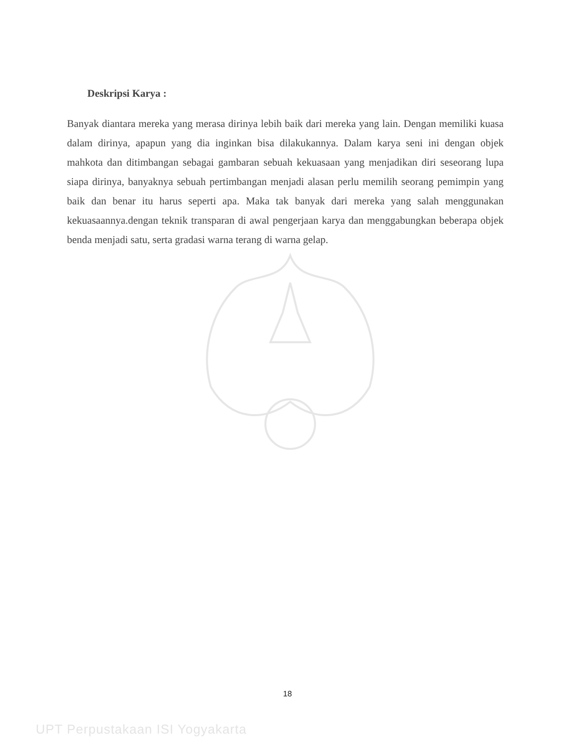Deskripsi Karya :
Banyak diantara mereka yang merasa dirinya lebih baik dari mereka yang lain. Dengan memiliki kuasa dalam dirinya, apapun yang dia inginkan bisa dilakukannya. Dalam karya seni ini dengan objek mahkota dan ditimbangan sebagai gambaran sebuah kekuasaan yang menjadikan diri seseorang lupa siapa dirinya, banyaknya sebuah pertimbangan menjadi alasan perlu memilih seorang pemimpin yang baik dan benar itu harus seperti apa. Maka tak banyak dari mereka yang salah menggunakan kekuasaannya.dengan teknik transparan di awal pengerjaan karya dan menggabungkan beberapa objek benda menjadi satu, serta gradasi warna terang di warna gelap.
18
UPT Perpustakaan ISI Yogyakarta